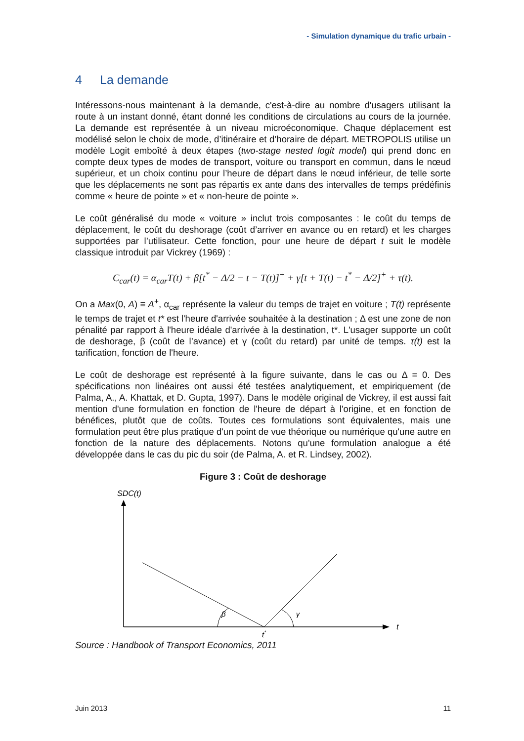- Simulation dynamique du trafic urbain -
4 La demande
Intéressons-nous maintenant à la demande, c'est-à-dire au nombre d'usagers utilisant la route à un instant donné, étant donné les conditions de circulations au cours de la journée. La demande est représentée à un niveau microéconomique. Chaque déplacement est modélisé selon le choix de mode, d’itinéraire et d’horaire de départ. METROPOLIS utilise un modèle Logit emboîté à deux étapes (two-stage nested logit model) qui prend donc en compte deux types de modes de transport, voiture ou transport en commun, dans le nœud supérieur, et un choix continu pour l’heure de départ dans le nœud inférieur, de telle sorte que les déplacements ne sont pas répartis ex ante dans des intervalles de temps prédéfinis comme « heure de pointe » et « non-heure de pointe ».
Le coût généralisé du mode « voiture » inclut trois composantes : le coût du temps de déplacement, le coût du deshorage (coût d’arriver en avance ou en retard) et les charges supportées par l’utilisateur. Cette fonction, pour une heure de départ t suit le modèle classique introduit par Vickrey (1969) :
C<sub>car</sub>(t) = α<sub>car</sub>T(t) + β[t<sup>*</sup> − Δ/2 − t − T(t)]<sup>+</sup> + γ[t + T(t) − t<sup>*</sup> − Δ/2]<sup>+</sup> + τ(t).
On a Max(0, A) ≡ A<sup>+</sup>, α<sub>car</sub> représente la valeur du temps de trajet en voiture ; T(t) représente le temps de trajet et t* est l'heure d'arrivée souhaitée à la destination ; Δ est une zone de non pénalité par rapport à l'heure idéale d'arrivée à la destination, t*. L'usager supporte un coût de deshorage, β (coût de l’avance) et γ (coût du retard) par unité de temps. τ(t) est la tarification, fonction de l'heure.
Le coût de deshorage est représenté à la figure suivante, dans le cas ou Δ = 0. Des spécifications non linéaires ont aussi été testées analytiquement, et empiriquement (de Palma, A., A. Khattak, et D. Gupta, 1997). Dans le modèle original de Vickrey, il est aussi fait mention d'une formulation en fonction de l'heure de départ à l'origine, et en fonction de bénéfices, plutôt que de coûts. Toutes ces formulations sont équivalentes, mais une formulation peut être plus pratique d'un point de vue théorique ou numérique qu'une autre en fonction de la nature des déplacements. Notons qu'une formulation analogue a été développée dans le cas du pic du soir (de Palma, A. et R. Lindsey, 2002).
Figure 3 : Coût de deshorage
SDC(t)
t
β
γ
t*
Source : Handbook of Transport Economics, 2011
Juin 2013 11